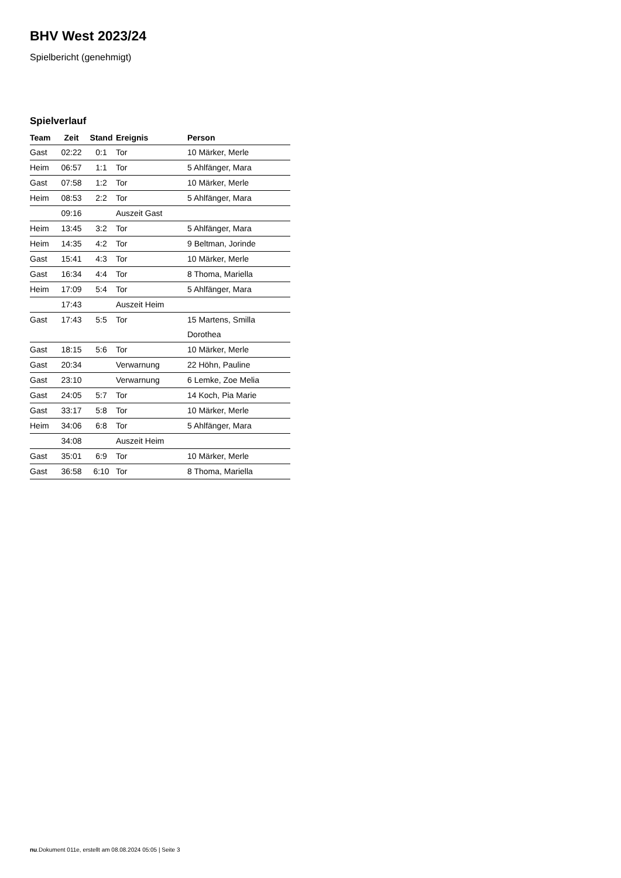BHV West 2023/24
Spielbericht (genehmigt)
Spielverlauf
| Team | Zeit | Stand | Ereignis | Person |
| --- | --- | --- | --- | --- |
| Gast | 02:22 | 0:1 | Tor | 10 Märker, Merle |
| Heim | 06:57 | 1:1 | Tor | 5 Ahlfänger, Mara |
| Gast | 07:58 | 1:2 | Tor | 10 Märker, Merle |
| Heim | 08:53 | 2:2 | Tor | 5 Ahlfänger, Mara |
| | 09:16 | | Auszeit Gast | |
| Heim | 13:45 | 3:2 | Tor | 5 Ahlfänger, Mara |
| Heim | 14:35 | 4:2 | Tor | 9 Beltman, Jorinde |
| Gast | 15:41 | 4:3 | Tor | 10 Märker, Merle |
| Gast | 16:34 | 4:4 | Tor | 8 Thoma, Mariella |
| Heim | 17:09 | 5:4 | Tor | 5 Ahlfänger, Mara |
| | 17:43 | | Auszeit Heim | |
| Gast | 17:43 | 5:5 | Tor | 15 Martens, Smilla Dorothea |
| Gast | 18:15 | 5:6 | Tor | 10 Märker, Merle |
| Gast | 20:34 | | Verwarnung | 22 Höhn, Pauline |
| Gast | 23:10 | | Verwarnung | 6 Lemke, Zoe Melia |
| Gast | 24:05 | 5:7 | Tor | 14 Koch, Pia Marie |
| Gast | 33:17 | 5:8 | Tor | 10 Märker, Merle |
| Heim | 34:06 | 6:8 | Tor | 5 Ahlfänger, Mara |
| | 34:08 | | Auszeit Heim | |
| Gast | 35:01 | 6:9 | Tor | 10 Märker, Merle |
| Gast | 36:58 | 6:10 | Tor | 8 Thoma, Mariella |
nu.Dokument 011e, erstellt am 08.08.2024 05:05 | Seite 3